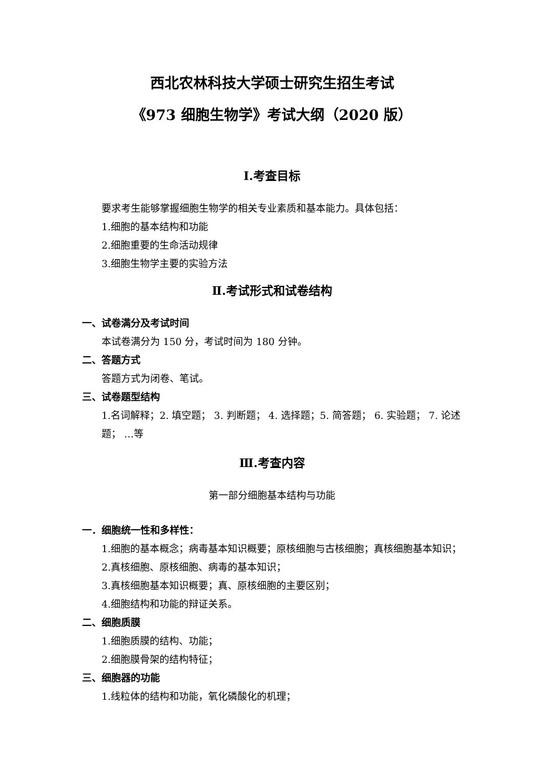西北农林科技大学硕士研究生招生考试
《973 细胞生物学》考试大纲（2020 版）
Ⅰ.考查目标
要求考生能够掌握细胞生物学的相关专业素质和基本能力。具体包括：
1.细胞的基本结构和功能
2.细胞重要的生命活动规律
3.细胞生物学主要的实验方法
Ⅱ.考试形式和试卷结构
一、试卷满分及考试时间
本试卷满分为 150 分，考试时间为 180 分钟。
二、答题方式
答题方式为闭卷、笔试。
三、试卷题型结构
1.名词解释；2. 填空题； 3. 判断题； 4. 选择题；5. 简答题； 6. 实验题； 7. 论述题； …等
Ⅲ.考查内容
第一部分细胞基本结构与功能
一．细胞统一性和多样性：
1.细胞的基本概念；病毒基本知识概要；原核细胞与古核细胞；真核细胞基本知识；
2.真核细胞、原核细胞、病毒的基本知识；
3.真核细胞基本知识概要；真、原核细胞的主要区别；
4.细胞结构和功能的辩证关系。
二、细胞质膜
1.细胞质膜的结构、功能；
2.细胞膜骨架的结构特征；
三、细胞器的功能
1.线粒体的结构和功能，氧化磷酸化的机理；